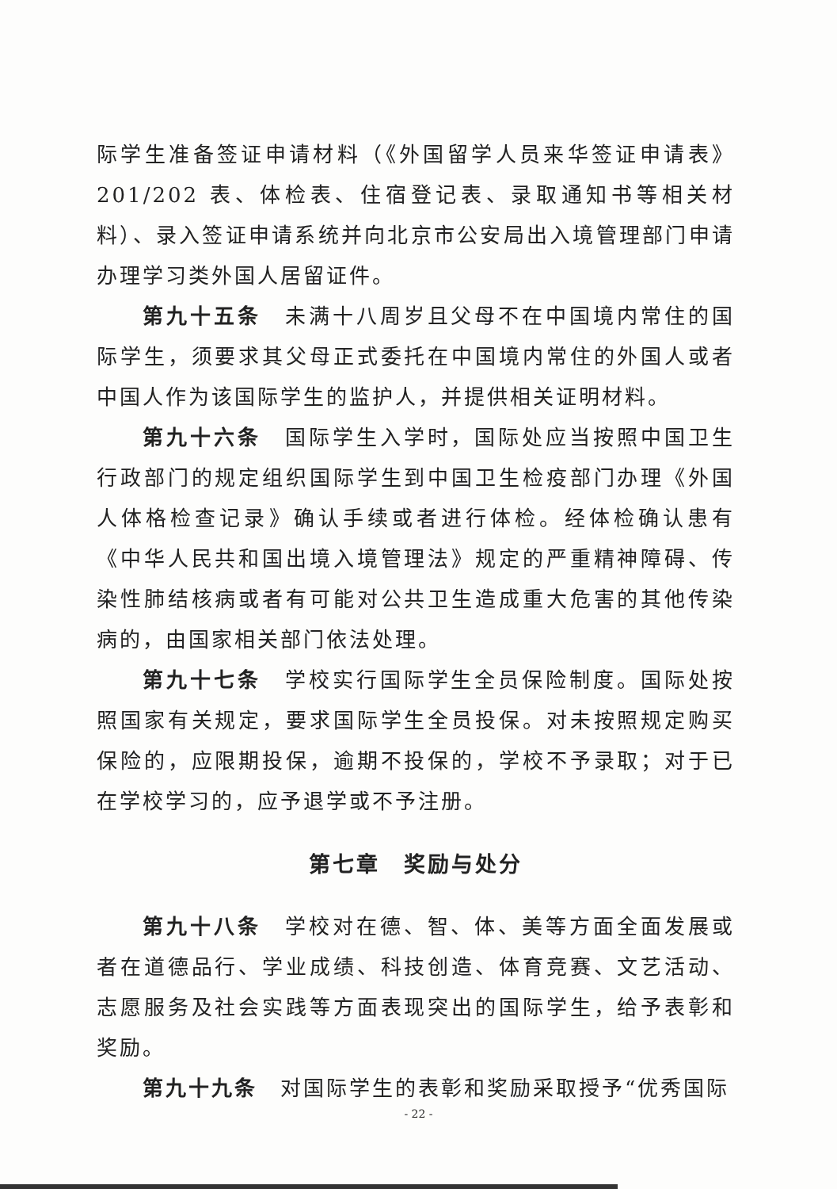际学生准备签证申请材料（《外国留学人员来华签证申请表》201/202 表、体检表、住宿登记表、录取通知书等相关材料）、录入签证申请系统并向北京市公安局出入境管理部门申请办理学习类外国人居留证件。
第九十五条　未满十八周岁且父母不在中国境内常住的国际学生，须要求其父母正式委托在中国境内常住的外国人或者中国人作为该国际学生的监护人，并提供相关证明材料。
第九十六条　国际学生入学时，国际处应当按照中国卫生行政部门的规定组织国际学生到中国卫生检疫部门办理《外国人体格检查记录》确认手续或者进行体检。经体检确认患有《中华人民共和国出境入境管理法》规定的严重精神障碍、传染性肺结核病或者有可能对公共卫生造成重大危害的其他传染病的，由国家相关部门依法处理。
第九十七条　学校实行国际学生全员保险制度。国际处按照国家有关规定，要求国际学生全员投保。对未按照规定购买保险的，应限期投保，逾期不投保的，学校不予录取；对于已在学校学习的，应予退学或不予注册。
第七章　奖励与处分
第九十八条　学校对在德、智、体、美等方面全面发展或者在道德品行、学业成绩、科技创造、体育竞赛、文艺活动、志愿服务及社会实践等方面表现突出的国际学生，给予表彰和奖励。
第九十九条　对国际学生的表彰和奖励采取授予“优秀国际
- 22 -